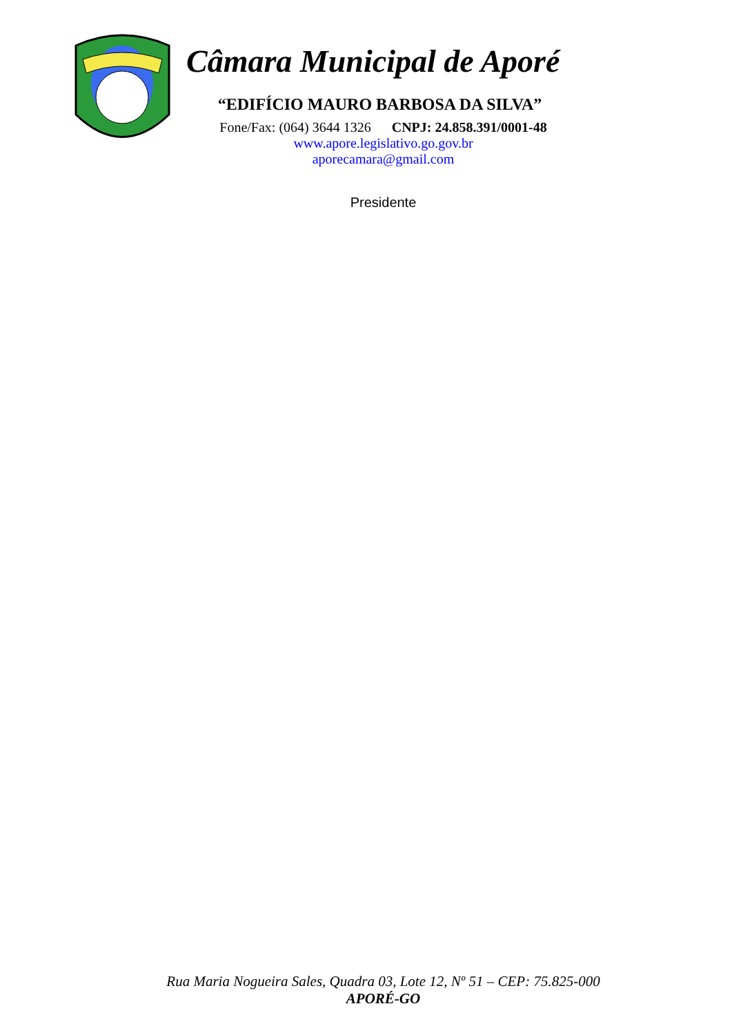Câmara Municipal de Aporé
“EDIFÍCIO MAURO BARBOSA DA SILVA”
Fone/Fax: (064) 3644 1326 CNPJ: 24.858.391/0001-48
www.apore.legislativo.go.gov.br
aporecamara@gmail.com
Presidente
Rua Maria Nogueira Sales, Quadra 03, Lote 12, Nº 51 – CEP: 75.825-000
APORÉ-GO